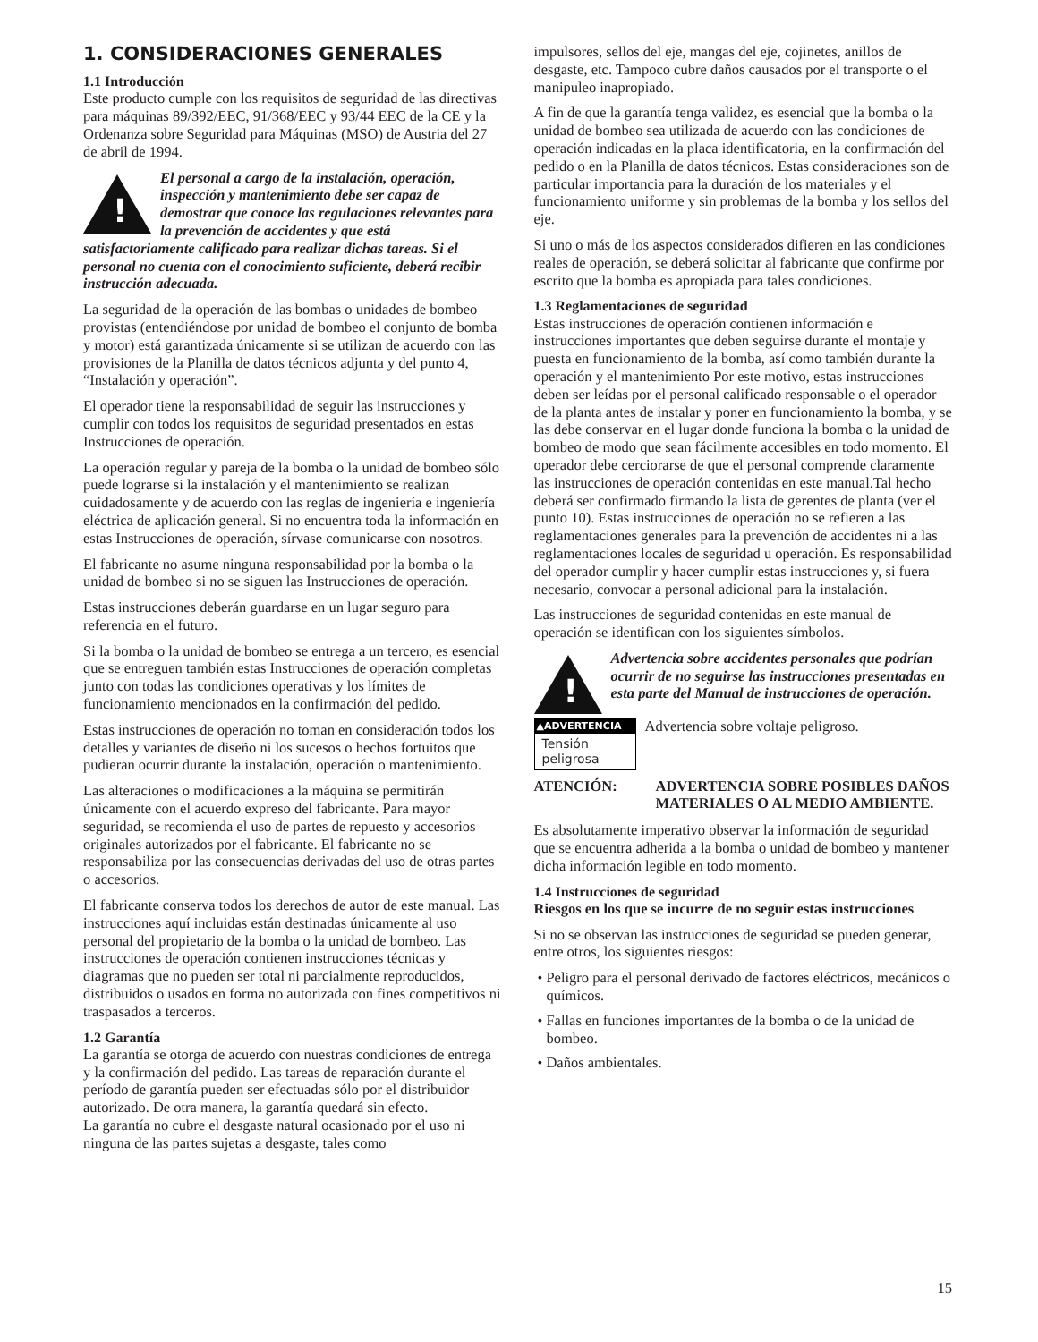1. CONSIDERACIONES GENERALES
1.1 Introducción
Este producto cumple con los requisitos de seguridad de las directivas para máquinas 89/392/EEC, 91/368/EEC y 93/44 EEC de la CE y la Ordenanza sobre Seguridad para Máquinas (MSO) de Austria del 27 de abril de 1994.
! El personal a cargo de la instalación, operación, inspección y mantenimiento debe ser capaz de demostrar que conoce las regulaciones relevantes para la prevención de accidentes y que está satisfactoriamente calificado para realizar dichas tareas. Si el personal no cuenta con el conocimiento suficiente, deberá recibir instrucción adecuada.
La seguridad de la operación de las bombas o unidades de bombeo provistas (entendiéndose por unidad de bombeo el conjunto de bomba y motor) está garantizada únicamente si se utilizan de acuerdo con las provisiones de la Planilla de datos técnicos adjunta y del punto 4, “Instalación y operación”.
El operador tiene la responsabilidad de seguir las instrucciones y cumplir con todos los requisitos de seguridad presentados en estas Instrucciones de operación.
La operación regular y pareja de la bomba o la unidad de bombeo sólo puede lograrse si la instalación y el mantenimiento se realizan cuidadosamente y de acuerdo con las reglas de ingeniería e ingeniería eléctrica de aplicación general. Si no encuentra toda la información en estas Instrucciones de operación, sírvase comunicarse con nosotros.
El fabricante no asume ninguna responsabilidad por la bomba o la unidad de bombeo si no se siguen las Instrucciones de operación.
Estas instrucciones deberán guardarse en un lugar seguro para referencia en el futuro.
Si la bomba o la unidad de bombeo se entrega a un tercero, es esencial que se entreguen también estas Instrucciones de operación completas junto con todas las condiciones operativas y los límites de funcionamiento mencionados en la confirmación del pedido.
Estas instrucciones de operación no toman en consideración todos los detalles y variantes de diseño ni los sucesos o hechos fortuitos que pudieran ocurrir durante la instalación, operación o mantenimiento.
Las alteraciones o modificaciones a la máquina se permitirán únicamente con el acuerdo expreso del fabricante. Para mayor seguridad, se recomienda el uso de partes de repuesto y accesorios originales autorizados por el fabricante. El fabricante no se responsabiliza por las consecuencias derivadas del uso de otras partes o accesorios.
El fabricante conserva todos los derechos de autor de este manual. Las instrucciones aquí incluidas están destinadas únicamente al uso personal del propietario de la bomba o la unidad de bombeo. Las instrucciones de operación contienen instrucciones técnicas y diagramas que no pueden ser total ni parcialmente reproducidos, distribuidos o usados en forma no autorizada con fines competitivos ni traspasados a terceros.
1.2 Garantía
La garantía se otorga de acuerdo con nuestras condiciones de entrega y la confirmación del pedido. Las tareas de reparación durante el período de garantía pueden ser efectuadas sólo por el distribuidor autorizado. De otra manera, la garantía quedará sin efecto.
La garantía no cubre el desgaste natural ocasionado por el uso ni ninguna de las partes sujetas a desgaste, tales como
impulsores, sellos del eje, mangas del eje, cojinetes, anillos de desgaste, etc. Tampoco cubre daños causados por el transporte o el manipuleo inapropiado.
A fin de que la garantía tenga validez, es esencial que la bomba o la unidad de bombeo sea utilizada de acuerdo con las condiciones de operación indicadas en la placa identificatoria, en la confirmación del pedido o en la Planilla de datos técnicos. Estas consideraciones son de particular importancia para la duración de los materiales y el funcionamiento uniforme y sin problemas de la bomba y los sellos del eje.
Si uno o más de los aspectos considerados difieren en las condiciones reales de operación, se deberá solicitar al fabricante que confirme por escrito que la bomba es apropiada para tales condiciones.
1.3 Reglamentaciones de seguridad
Estas instrucciones de operación contienen información e instrucciones importantes que deben seguirse durante el montaje y puesta en funcionamiento de la bomba, así como también durante la operación y el mantenimiento Por este motivo, estas instrucciones deben ser leídas por el personal calificado responsable o el operador de la planta antes de instalar y poner en funcionamiento la bomba, y se las debe conservar en el lugar donde funciona la bomba o la unidad de bombeo de modo que sean fácilmente accesibles en todo momento. El operador debe cerciorarse de que el personal comprende claramente las instrucciones de operación contenidas en este manual.Tal hecho deberá ser confirmado firmando la lista de gerentes de planta (ver el punto 10). Estas instrucciones de operación no se refieren a las reglamentaciones generales para la prevención de accidentes ni a las reglamentaciones locales de seguridad u operación. Es responsabilidad del operador cumplir y hacer cumplir estas instrucciones y, si fuera necesario, convocar a personal adicional para la instalación.
Las instrucciones de seguridad contenidas en este manual de operación se identifican con los siguientes símbolos.
! Advertencia sobre accidentes personales que podrían ocurrir de no seguirse las instrucciones presentadas en esta parte del Manual de instrucciones de operación.
▲ADVERTENCIA
Tensión peligrosa
Advertencia sobre voltaje peligroso.
ATENCIÓN: ADVERTENCIA SOBRE POSIBLES DAÑOS MATERIALES O AL MEDIO AMBIENTE.
Es absolutamente imperativo observar la información de seguridad que se encuentra adherida a la bomba o unidad de bombeo y mantener dicha información legible en todo momento.
1.4 Instrucciones de seguridad
Riesgos en los que se incurre de no seguir estas instrucciones
Si no se observan las instrucciones de seguridad se pueden generar, entre otros, los siguientes riesgos:
• Peligro para el personal derivado de factores eléctricos, mecánicos o químicos.
• Fallas en funciones importantes de la bomba o de la unidad de bombeo.
• Daños ambientales.
15